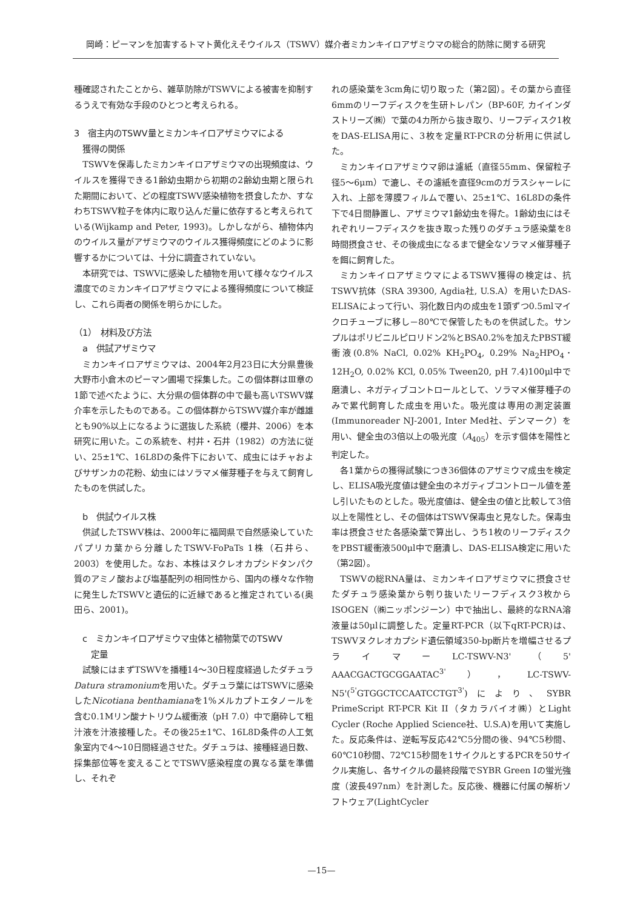岡崎：ピーマンを加害するトマト黄化えそウイルス（TSWV）媒介者ミカンキイロアザミウマの総合的防除に関する研究
種確認されたことから、雑草防除がTSWVによる被害を抑制するうえで有効な手段のひとつと考えられる。
3　宿主内のTSWV量とミカンキイロアザミウマによる
　獲得の関係
TSWVを保毒したミカンキイロアザミウマの出現頻度は、ウイルスを獲得できる1齢幼虫期から初期の2齢幼虫期と限られた期間において、どの程度TSWV感染植物を摂食したか、すなわちTSWV粒子を体内に取り込んだ量に依存すると考えられている(Wijkamp and Peter, 1993)。しかしながら、植物体内のウイルス量がアザミウマのウイルス獲得頻度にどのように影響するかについては、十分に調査されていない。
本研究では、TSWVに感染した植物を用いて様々なウイルス濃度でのミカンキイロアザミウマによる獲得頻度について検証し、これら両者の関係を明らかにした。
（1）　材料及び方法
　a　供試アザミウマ
ミカンキイロアザミウマは、2004年2月23日に大分県豊後大野市小倉木のピーマン圃場で採集した。この個体群はⅢ章の1節で述べたように、大分県の個体群の中で最も高いTSWV媒介率を示したものである。この個体群からTSWV媒介率が雌雄とも90%以上になるように選抜した系統（櫻井、2006）を本研究に用いた。この系統を、村井・石井（1982）の方法に従い、25±1℃、16L8Dの条件下において、成虫にはチャおよびサザンカの花粉、幼虫にはソラマメ催芽種子を与えて飼育したものを供試した。
　b　供試ウイルス株
供試したTSWV株は、2000年に福岡県で自然感染していたパプリカ葉から分離したTSWV-FoPaTs 1株（石井ら、2003）を使用した。なお、本株はヌクレオカプシドタンパク質のアミノ酸および塩基配列の相同性から、国内の様々な作物に発生したTSWVと遺伝的に近縁であると推定されている(奥田ら、2001)。
　c　ミカンキイロアザミウマ虫体と植物葉でのTSWV
　　定量
試験にはまずTSWVを播種14～30日程度経過したダチュラDatura stramoniumを用いた。ダチュラ葉にはTSWVに感染したNicotiana benthamianaを1%メルカプトエタノールを含む0.1Mリン酸ナトリウム緩衝液（pH 7.0）中で磨砕して粗汁液を汁液接種した。その後25±1℃、16L8D条件の人工気象室内で4～10日間経過させた。ダチュラは、接種経過日数、採集部位等を変えることでTSWV感染程度の異なる葉を準備し、それぞ
れの感染葉を3cm角に切り取った（第2図）。その葉から直径6mmのリーフディスクを生研トレパン（BP-60F, カイインダストリーズ㈱）で葉の4カ所から抜き取り、リーフディスク1枚をDAS-ELISA用に、3枚を定量RT-PCRの分析用に供試した。
ミカンキイロアザミウマ卵は濾紙（直径55mm、保留粒子径5～6μm）で漉し、その濾紙を直径9cmのガラスシャーレに入れ、上部を薄膜フィルムで覆い、25±1℃、16L8Dの条件下で4日間静置し、アザミウマ1齢幼虫を得た。1齢幼虫にはそれぞれリーフディスクを抜き取った残りのダチュラ感染葉を8時間摂食させ、その後成虫になるまで健全なソラマメ催芽種子を餌に飼育した。
ミカンキイロアザミウマによるTSWV獲得の検定は、抗TSWV抗体（SRA 39300, Agdia社, U.S.A）を用いたDAS-ELISAによって行い、羽化数日内の成虫を1頭ずつ0.5mlマイクロチューブに移し－80℃で保管したものを供試した。サンプルはポリビニルピロリドン2%とBSA0.2%を加えたPBST緩衝液(0.8% NaCl, 0.02% KH<sub>2</sub>PO<sub>4</sub>, 0.29% Na<sub>2</sub>HPO<sub>4</sub>･12H<sub>2</sub>O, 0.02% KCl, 0.05% Tween20, pH 7.4)100μl中で磨潰し、ネガティブコントロールとして、ソラマメ催芽種子のみで累代飼育した成虫を用いた。吸光度は専用の測定装置(Immunoreader NJ-2001, Inter Med社、デンマーク）を用い、健全虫の3倍以上の吸光度（A<sub>405</sub>）を示す個体を陽性と判定した。
各1葉からの獲得試験につき36個体のアザミウマ成虫を検定し、ELISA吸光度値は健全虫のネガティブコントロール値を差し引いたものとした。吸光度値は、健全虫の値と比較して3倍以上を陽性とし、その個体はTSWV保毒虫と見なした。保毒虫率は摂食させた各感染葉で算出し、うち1枚のリーフディスクをPBST緩衝液500μl中で磨潰し、DAS-ELISA検定に用いた（第2図）。
TSWVの総RNA量は、ミカンキイロアザミウマに摂食させたダチュラ感染葉から刳り抜いたリーフディスク3枚からISOGEN（㈱ニッポンジーン）中で抽出し、最終的なRNA溶液量は50μlに調整した。定量RT-PCR（以下qRT-PCR)は、TSWVヌクレオカプシド遺伝領域350-bp断片を増幅させるプライマーLC-TSWV-N3'（5' AAACGACTGCGGAATAC<sup>3'</sup>），LC-TSWV-N5'(<sup>5'</sup>GTGGCTCCAATCCTGT<sup>3'</sup>)により、SYBR PrimeScript RT-PCR Kit II（タカラバイオ㈱）とLight Cycler (Roche Applied Science社、U.S.A)を用いて実施した。反応条件は、逆転写反応42℃5分間の後、94℃5秒間、60℃10秒間、72℃15秒間を1サイクルとするPCRを50サイクル実施し、各サイクルの最終段階でSYBR Green Iの蛍光強度（波長497nm）を計測した。反応後、機器に付属の解析ソフトウェア(LightCycler
—15—